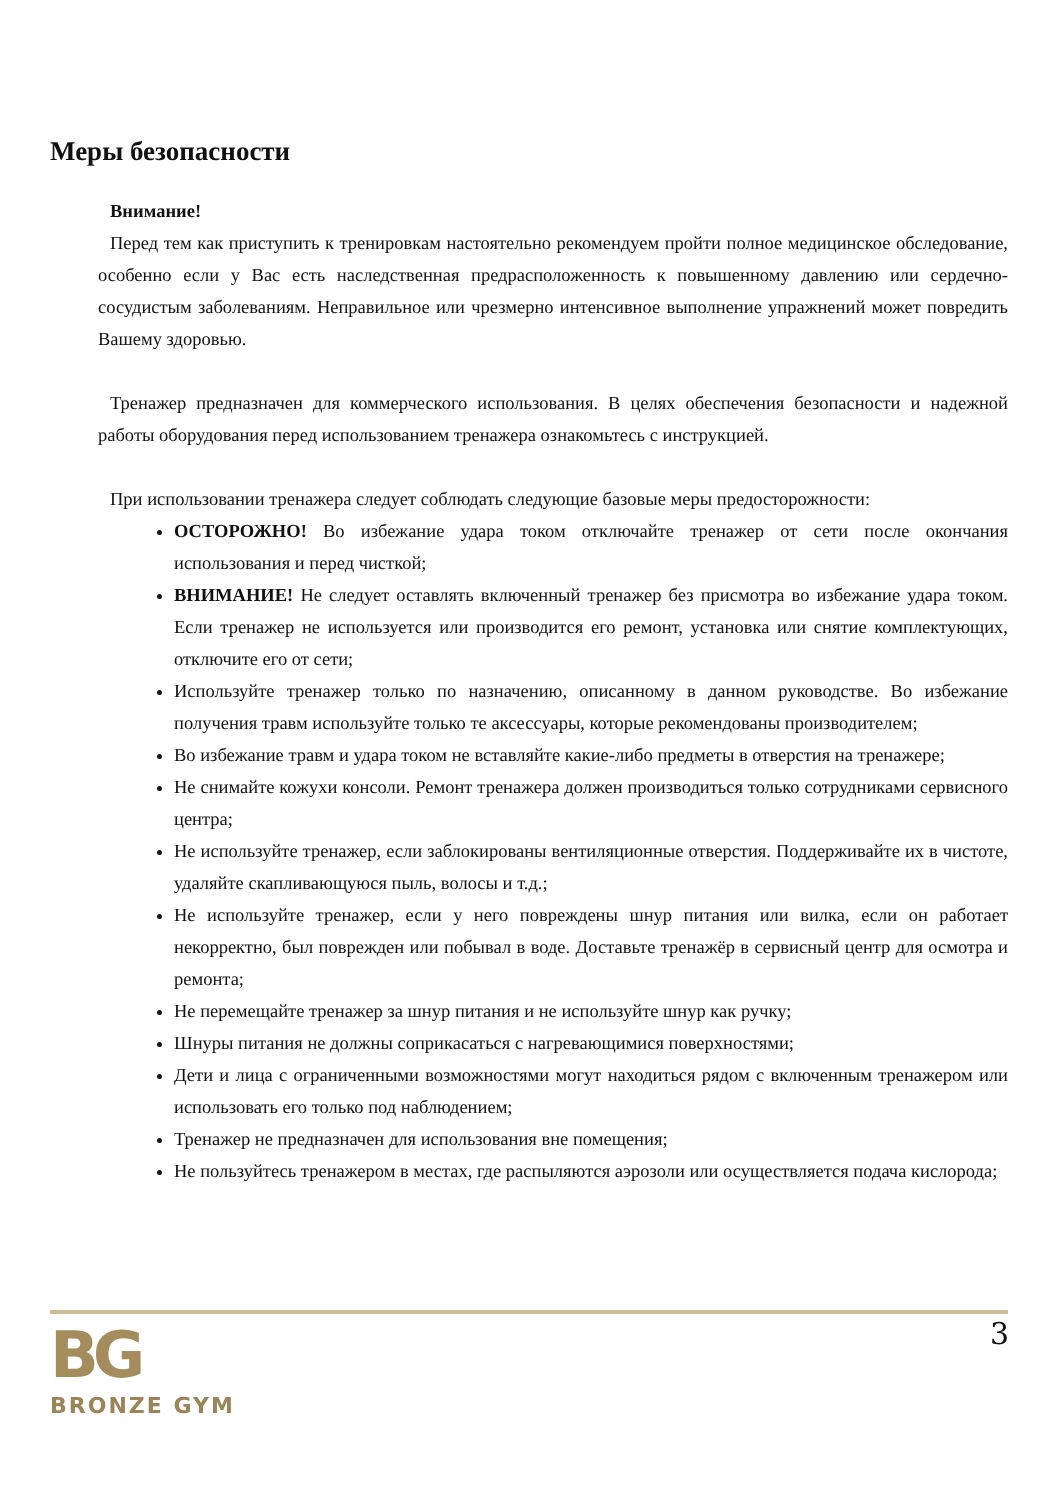Меры безопасности
Внимание!
Перед тем как приступить к тренировкам настоятельно рекомендуем пройти полное медицинское обследование, особенно если у Вас есть наследственная предрасположенность к повышенному давлению или сердечно-сосудистым заболеваниям. Неправильное или чрезмерно интенсивное выполнение упражнений может повредить Вашему здоровью.
Тренажер предназначен для коммерческого использования. В целях обеспечения безопасности и надежной работы оборудования перед использованием тренажера ознакомьтесь с инструкцией.
При использовании тренажера следует соблюдать следующие базовые меры предосторожности:
ОСТОРОЖНО! Во избежание удара током отключайте тренажер от сети после окончания использования и перед чисткой;
ВНИМАНИЕ! Не следует оставлять включенный тренажер без присмотра во избежание удара током. Если тренажер не используется или производится его ремонт, установка или снятие комплектующих, отключите его от сети;
Используйте тренажер только по назначению, описанному в данном руководстве. Во избежание получения травм используйте только те аксессуары, которые рекомендованы производителем;
Во избежание травм и удара током не вставляйте какие-либо предметы в отверстия на тренажере;
Не снимайте кожухи консоли. Ремонт тренажера должен производиться только сотрудниками сервисного центра;
Не используйте тренажер, если заблокированы вентиляционные отверстия. Поддерживайте их в чистоте, удаляйте скапливающуюся пыль, волосы и т.д.;
Не используйте тренажер, если у него повреждены шнур питания или вилка, если он работает некорректно, был поврежден или побывал в воде. Доставьте тренажёр в сервисный центр для осмотра и ремонта;
Не перемещайте тренажер за шнур питания и не используйте шнур как ручку;
Шнуры питания не должны соприкасаться с нагревающимися поверхностями;
Дети и лица с ограниченными возможностями могут находиться рядом с включенным тренажером или использовать его только под наблюдением;
Тренажер не предназначен для использования вне помещения;
Не пользуйтесь тренажером в местах, где распыляются аэрозоли или осуществляется подача кислорода;
BG
BRONZE GYM
3